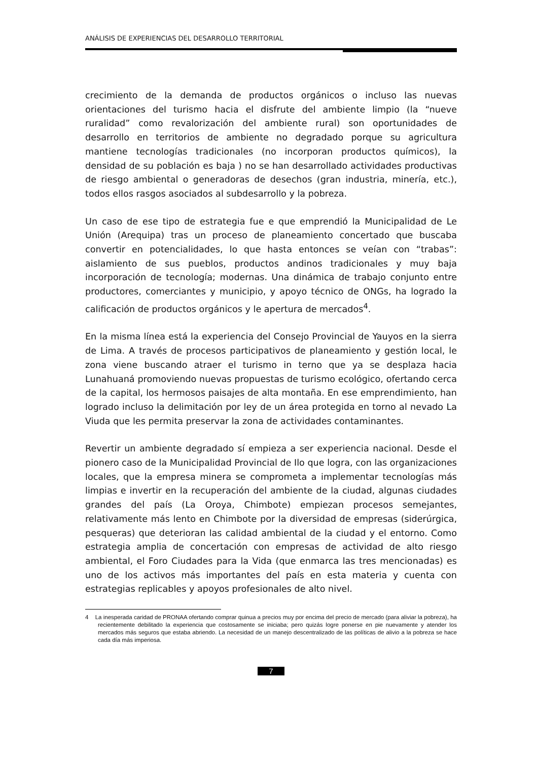ANÁLISIS DE EXPERIENCIAS DEL DESARROLLO TERRITORIAL
crecimiento de la demanda de productos orgánicos o incluso las nuevas orientaciones del turismo hacia el disfrute del ambiente limpio (la “nueve ruralidad” como revalorización del ambiente rural) son oportunidades de desarrollo en territorios de ambiente no degradado porque su agricultura mantiene tecnologías tradicionales (no incorporan productos químicos), la densidad de su población es baja ) no se han desarrollado actividades productivas de riesgo ambiental o generadoras de desechos (gran industria, minería, etc.), todos ellos rasgos asociados al subdesarrollo y la pobreza.
Un caso de ese tipo de estrategia fue e que emprendió la Municipalidad de Le Unión (Arequipa) tras un proceso de planeamiento concertado que buscaba convertir en potencialidades, lo que hasta entonces se veían con “trabas”: aislamiento de sus pueblos, productos andinos tradicionales y muy baja incorporación de tecnología; modernas. Una dinámica de trabajo conjunto entre productores, comerciantes y municipio, y apoyo técnico de ONGs, ha logrado la calificación de productos orgánicos y le apertura de mercados<sup>4</sup>.
En la misma línea está la experiencia del Consejo Provincial de Yauyos en la sierra de Lima. A través de procesos participativos de planeamiento y gestión local, le zona viene buscando atraer el turismo in terno que ya se desplaza hacia Lunahuaná promoviendo nuevas propuestas de turismo ecológico, ofertando cerca de la capital, los hermosos paisajes de alta montaña. En ese emprendimiento, han logrado incluso la delimitación por ley de un área protegida en torno al nevado La Viuda que les permita preservar la zona de actividades contaminantes.
Revertir un ambiente degradado sí empieza a ser experiencia nacional. Desde el pionero caso de la Municipalidad Provincial de Ilo que logra, con las organizaciones locales, que la empresa minera se comprometa a implementar tecnologías más limpias e invertir en la recuperación del ambiente de la ciudad, algunas ciudades grandes del país (La Oroya, Chimbote) empiezan procesos semejantes, relativamente más lento en Chimbote por la diversidad de empresas (siderúrgica, pesqueras) que deterioran las calidad ambiental de la ciudad y el entorno. Como estrategia amplia de concertación con empresas de actividad de alto riesgo ambiental, el Foro Ciudades para la Vida (que enmarca las tres mencionadas) es uno de los activos más importantes del país en esta materia y cuenta con estrategias replicables y apoyos profesionales de alto nivel.
4 La inesperada caridad de PRONAA ofertando comprar quinua a precios muy por encima del precio de mercado (para aliviar la pobreza), ha recientemente debilitado la experiencia que costosamente se iniciaba; pero quizás logre ponerse en pie nuevamente y atender los mercados más seguros que estaba abriendo. La necesidad de un manejo descentralizado de las políticas de alivio a la pobreza se hace cada día más imperiosa.
7